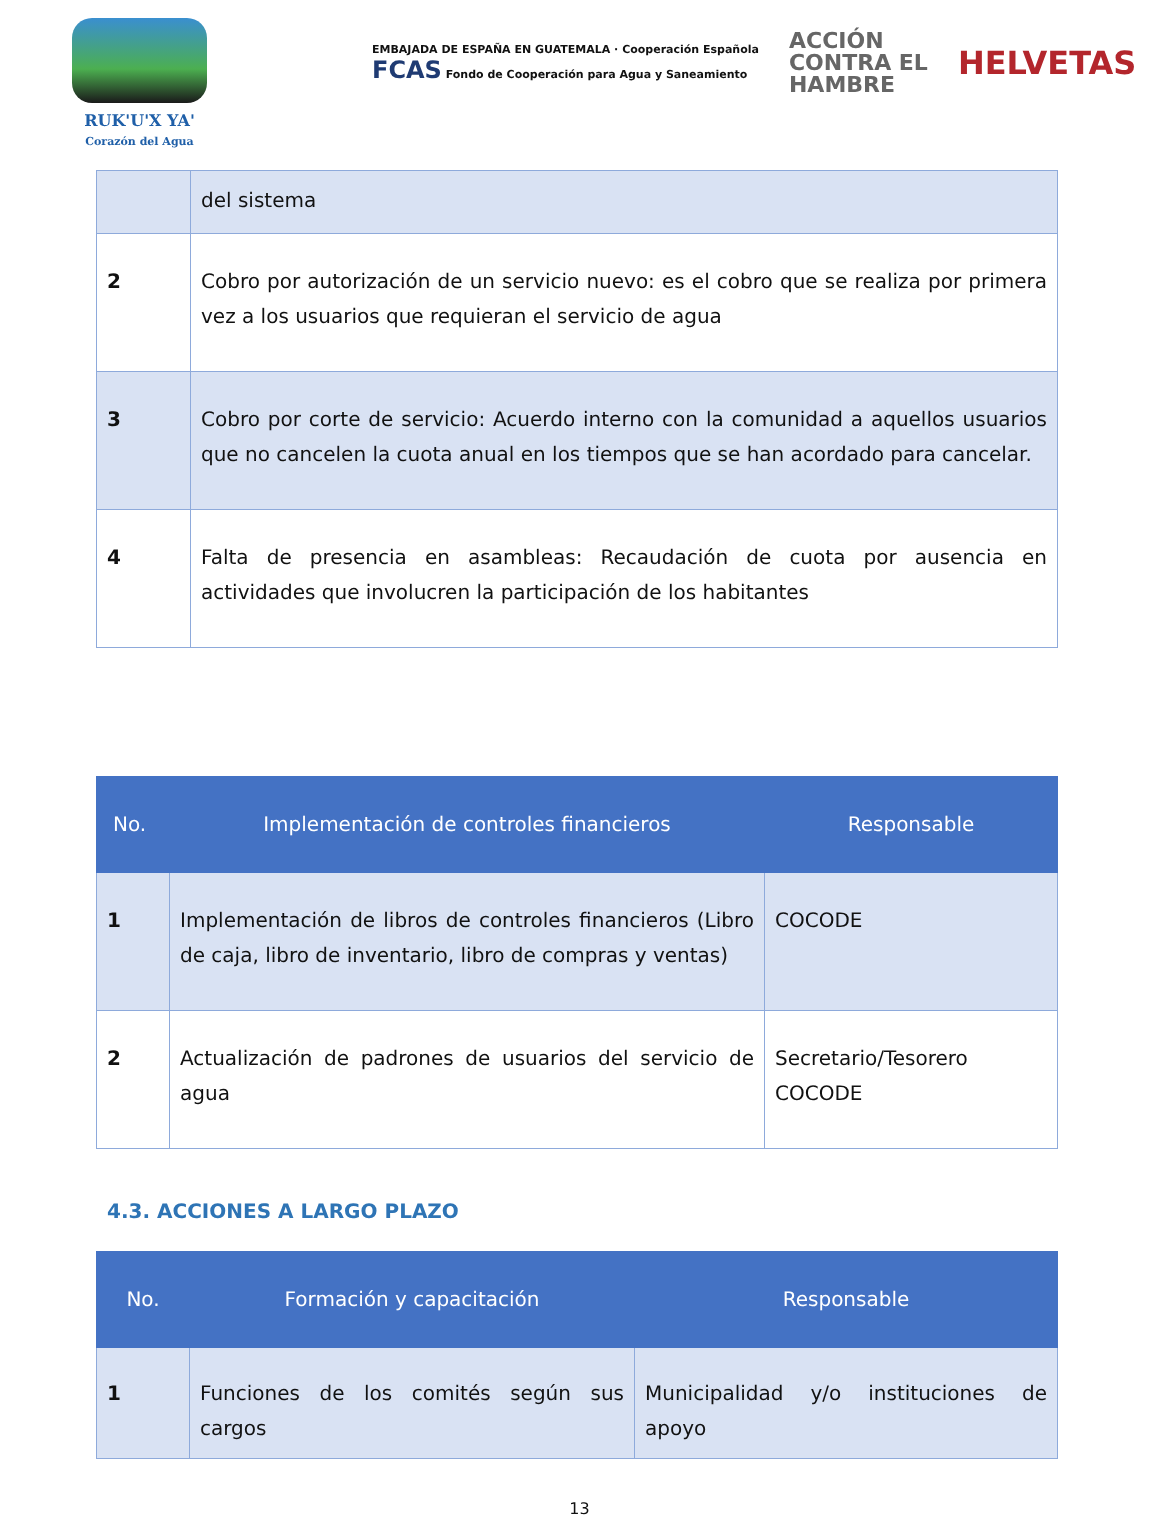RUK'U'X YA'
Corazón del Agua
EMBAJADA DE ESPAÑA EN GUATEMALA · Cooperación Española
FCAS Fondo de Cooperación para Agua y Saneamiento
ACCIÓN
CONTRA EL
HAMBRE
HELVETAS
| | del sistema |
| 2 | Cobro por autorización de un servicio nuevo: es el cobro que se realiza por primera vez a los usuarios que requieran el servicio de agua |
| 3 | Cobro por corte de servicio: Acuerdo interno con la comunidad a aquellos usuarios que no cancelen la cuota anual en los tiempos que se han acordado para cancelar. |
| 4 | Falta de presencia en asambleas: Recaudación de cuota por ausencia en actividades que involucren la participación de los habitantes |
| No. | Implementación de controles financieros | Responsable |
| --- | --- | --- |
| 1 | Implementación de libros de controles financieros (Libro de caja, libro de inventario, libro de compras y ventas) | COCODE |
| 2 | Actualización de padrones de usuarios del servicio de agua | Secretario/Tesorero COCODE |
4.3. ACCIONES A LARGO PLAZO
| No. | Formación y capacitación | Responsable |
| --- | --- | --- |
| 1 | Funciones de los comités según sus cargos | Municipalidad y/o instituciones de apoyo |
13